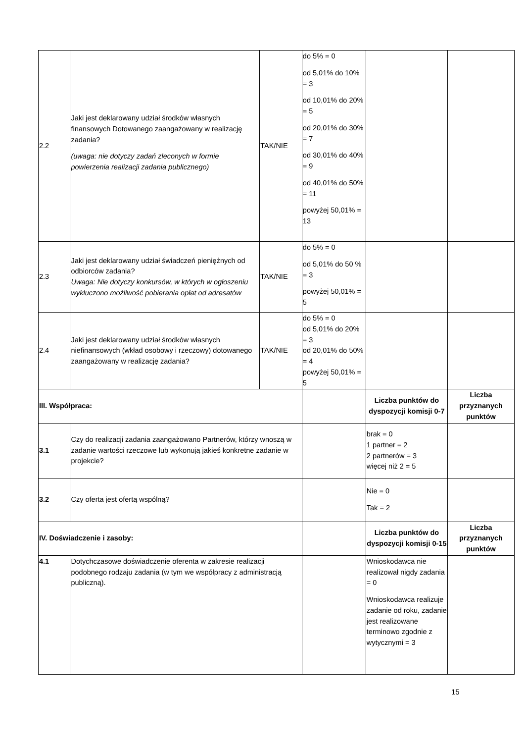| 2.2 | Jaki jest deklarowany udział środków własnych finansowych Dotowanego zaangażowany w realizację zadania? (uwaga: nie dotyczy zadań zleconych w formie powierzenia realizacji zadania publicznego) | TAK/NIE | do 5% = 0 od 5,01% do 10% = 3 od 10,01% do 20% = 5 od 20,01% do 30% = 7 od 30,01% do 40% = 9 od 40,01% do 50% = 11 powyżej 50,01% = 13 | | |
| 2.3 | Jaki jest deklarowany udział świadczeń pieniężnych od odbiorców zadania? Uwaga: Nie dotyczy konkursów, w których w ogłoszeniu wykluczono możliwość pobierania opłat od adresatów | TAK/NIE | do 5% = 0 od 5,01% do 50 % = 3 powyżej 50,01% = 5 | | |
| 2.4 | Jaki jest deklarowany udział środków własnych niefinansowych (wkład osobowy i rzeczowy) dotowanego zaangażowany w realizację zadania? | TAK/NIE | do 5% = 0 od 5,01% do 20% = 3 od 20,01% do 50% = 4 powyżej 50,01% = 5 | | |
| III. Współpraca: | | | | Liczba punktów do dyspozycji komisji 0-7 | Liczba przyznanych punktów |
| 3.1 | Czy do realizacji zadania zaangażowano Partnerów, którzy wnoszą w zadanie wartości rzeczowe lub wykonują jakieś konkretne zadanie w projekcie? | | | brak = 0 1 partner = 2 2 partnerów = 3 więcej niż 2 = 5 | |
| 3.2 | Czy oferta jest ofertą wspólną? | | | Nie = 0 Tak = 2 | |
| IV. Doświadczenie i zasoby: | | | | Liczba punktów do dyspozycji komisji 0-15 | Liczba przyznanych punktów |
| 4.1 | Dotychczasowe doświadczenie oferenta w zakresie realizacji podobnego rodzaju zadania (w tym we współpracy z administracją publiczną). | | | Wnioskodawca nie realizował nigdy zadania = 0 Wnioskodawca realizuje zadanie od roku, zadanie jest realizowane terminowo zgodnie z wytycznymi = 3 | |
15